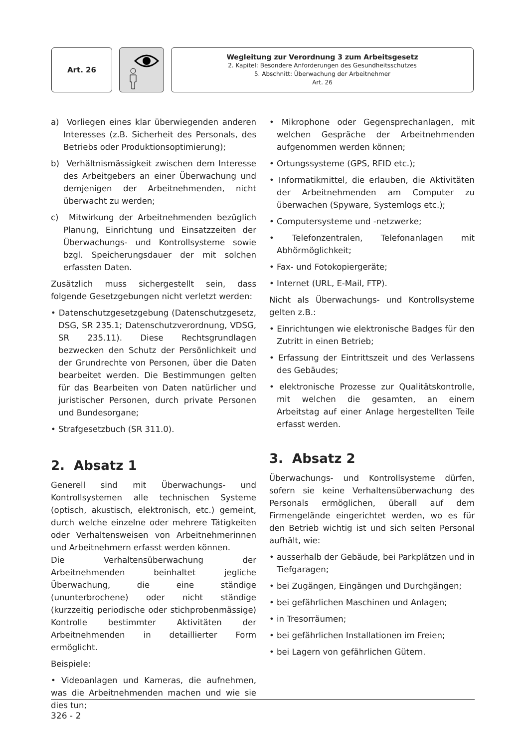Art. 26
Wegleitung zur Verordnung 3 zum Arbeitsgesetz
2. Kapitel: Besondere Anforderungen des Gesundheitsschutzes
5. Abschnitt: Überwachung der Arbeitnehmer
Art. 26
a) Vorliegen eines klar überwiegenden anderen Interesses (z.B. Sicherheit des Personals, des Betriebs oder Produktionsoptimierung);
b) Verhältnismässigkeit zwischen dem Interesse des Arbeitgebers an einer Überwachung und demjenigen der Arbeitnehmenden, nicht überwacht zu werden;
c) Mitwirkung der Arbeitnehmenden bezüglich Planung, Einrichtung und Einsatzzeiten der Überwachungs- und Kontrollsysteme sowie bzgl. Speicherungsdauer der mit solchen erfassten Daten.
Zusätzlich muss sichergestellt sein, dass folgende Gesetzgebungen nicht verletzt werden:
• Datenschutzgesetzgebung (Datenschutzgesetz, DSG, SR 235.1; Datenschutzverordnung, VDSG, SR 235.11). Diese Rechtsgrundlagen bezwecken den Schutz der Persönlichkeit und der Grundrechte von Personen, über die Daten bearbeitet werden. Die Bestimmungen gelten für das Bearbeiten von Daten natürlicher und juristischer Personen, durch private Personen und Bundesorgane;
• Strafgesetzbuch (SR 311.0).
2. Absatz 1
Generell sind mit Überwachungs- und Kontrollsystemen alle technischen Systeme (optisch, akustisch, elektronisch, etc.) gemeint, durch welche einzelne oder mehrere Tätigkeiten oder Verhaltensweisen von Arbeitnehmerinnen und Arbeitnehmern erfasst werden können.
Die Verhaltensüberwachung der Arbeitnehmenden beinhaltet jegliche Überwachung, die eine ständige (ununterbrochene) oder nicht ständige (kurzzeitig periodische oder stichprobenmässige) Kontrolle bestimmter Aktivitäten der Arbeitnehmenden in detaillierter Form ermöglicht.
Beispiele:
• Videoanlagen und Kameras, die aufnehmen, was die Arbeitnehmenden machen und wie sie dies tun;
• Mikrophone oder Gegensprechanlagen, mit welchen Gespräche der Arbeitnehmenden aufgenommen werden können;
• Ortungssysteme (GPS, RFID etc.);
• Informatikmittel, die erlauben, die Aktivitäten der Arbeitnehmenden am Computer zu überwachen (Spyware, Systemlogs etc.);
• Computersysteme und -netzwerke;
• Telefonzentralen, Telefonanlagen mit Abhörmöglichkeit;
• Fax- und Fotokopiergeräte;
• Internet (URL, E-Mail, FTP).
Nicht als Überwachungs- und Kontrollsysteme gelten z.B.:
• Einrichtungen wie elektronische Badges für den Zutritt in einen Betrieb;
• Erfassung der Eintrittszeit und des Verlassens des Gebäudes;
• elektronische Prozesse zur Qualitätskontrolle, mit welchen die gesamten, an einem Arbeitstag auf einer Anlage hergestellten Teile erfasst werden.
3. Absatz 2
Überwachungs- und Kontrollsysteme dürfen, sofern sie keine Verhaltensüberwachung des Personals ermöglichen, überall auf dem Firmengelände eingerichtet werden, wo es für den Betrieb wichtig ist und sich selten Personal aufhält, wie:
• ausserhalb der Gebäude, bei Parkplätzen und in Tiefgaragen;
• bei Zugängen, Eingängen und Durchgängen;
• bei gefährlichen Maschinen und Anlagen;
• in Tresorräumen;
• bei gefährlichen Installationen im Freien;
• bei Lagern von gefährlichen Gütern.
326 - 2